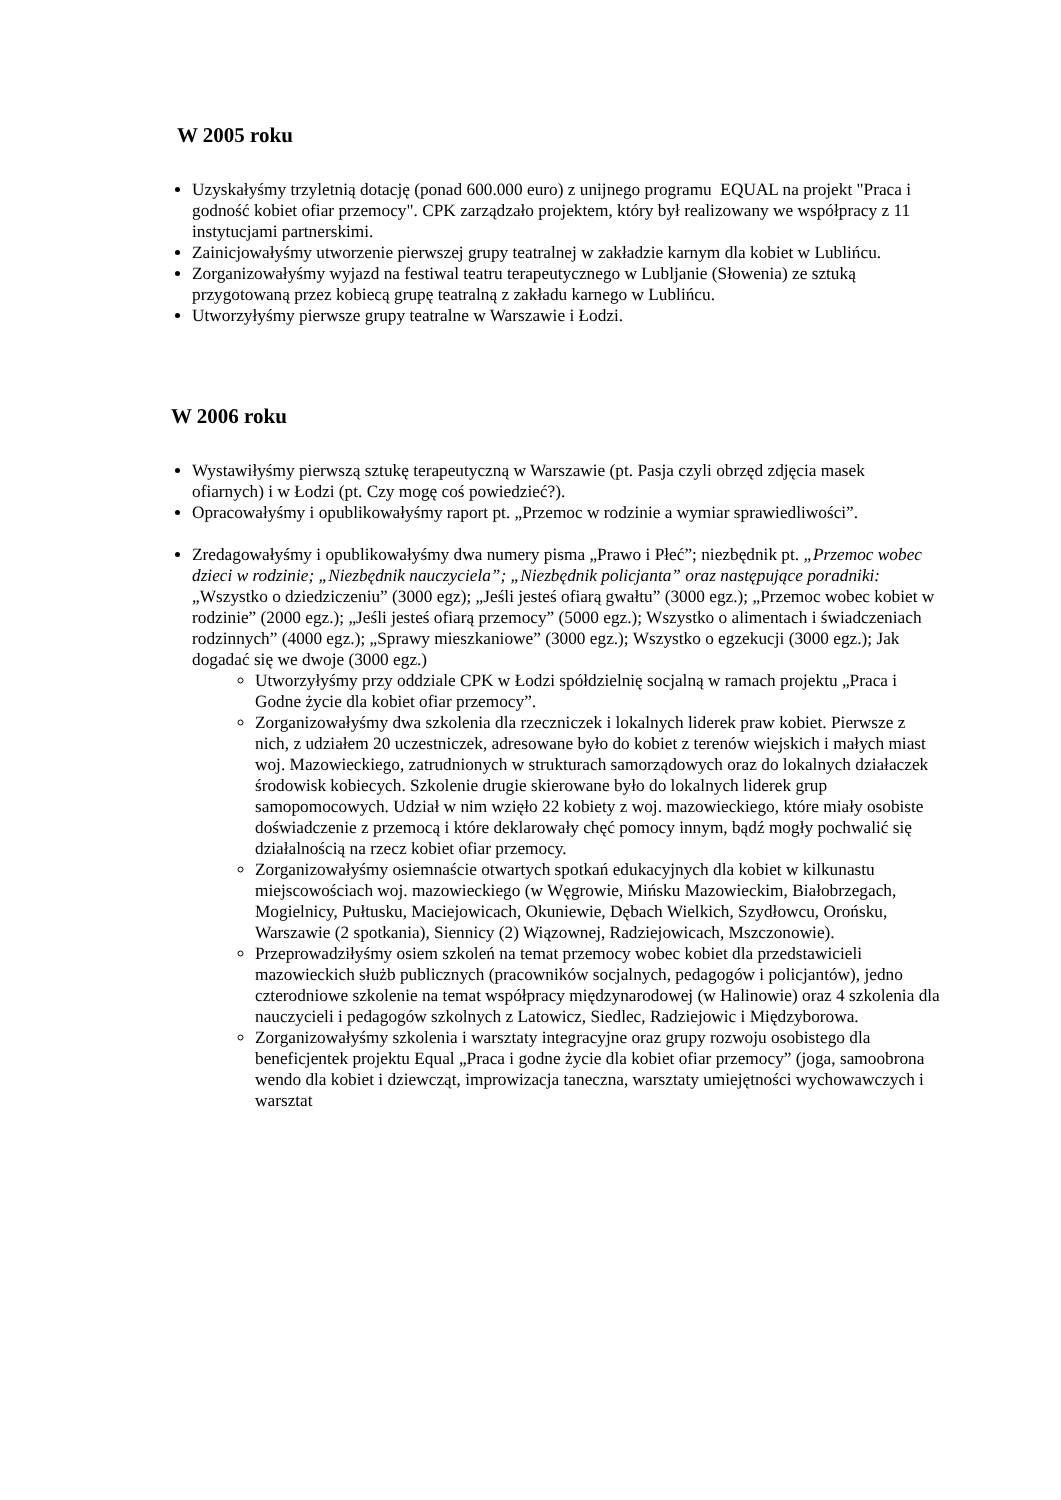W 2005 roku
Uzyskałyśmy trzyletnią dotację (ponad 600.000 euro) z unijnego programu EQUAL na projekt "Praca i godność kobiet ofiar przemocy". CPK zarządzało projektem, który był realizowany we współpracy z 11 instytucjami partnerskimi.
Zainicjowałyśmy utworzenie pierwszej grupy teatralnej w zakładzie karnym dla kobiet w Lublińcu.
Zorganizowałyśmy wyjazd na festiwal teatru terapeutycznego w Lubljanie (Słowenia) ze sztuką przygotowaną przez kobiecą grupę teatralną z zakładu karnego w Lublińcu.
Utworzyłyśmy pierwsze grupy teatralne w Warszawie i Łodzi.
W 2006 roku
Wystawiłyśmy pierwszą sztukę terapeutyczną w Warszawie (pt. Pasja czyli obrzęd zdjęcia masek ofiarnych) i w Łodzi (pt. Czy mogę coś powiedzieć?).
Opracowałyśmy i opublikowałyśmy raport pt. „Przemoc w rodzinie a wymiar sprawiedliwości”.
Zredagowałyśmy i opublikowałyśmy dwa numery pisma „Prawo i Płeć”; niezbędnik pt. „Przemoc wobec dzieci w rodzinie; „Niezbędnik nauczyciela”; „Niezbędnik policjanta” oraz następujące poradniki: „Wszystko o dziedziczeniu” (3000 egz); „Jeśli jesteś ofiarą gwałtu” (3000 egz.); „Przemoc wobec kobiet w rodzinie” (2000 egz.); „Jeśli jesteś ofiarą przemocy” (5000 egz.); Wszystko o alimentach i świadczeniach rodzinnych” (4000 egz.); „Sprawy mieszkaniowe” (3000 egz.); Wszystko o egzekucji (3000 egz.); Jak dogadać się we dwoje (3000 egz.)
Utworzyłyśmy przy oddziale CPK w Łodzi spółdzielnię socjalną w ramach projektu „Praca i Godne życie dla kobiet ofiar przemocy”.
Zorganizowałyśmy dwa szkolenia dla rzeczniczek i lokalnych liderek praw kobiet. Pierwsze z nich, z udziałem 20 uczestniczek, adresowane było do kobiet z terenów wiejskich i małych miast woj. Mazowieckiego, zatrudnionych w strukturach samorządowych oraz do lokalnych działaczek środowisk kobiecych. Szkolenie drugie skierowane było do lokalnych liderek grup samopomocowych. Udział w nim wzięło 22 kobiety z woj. mazowieckiego, które miały osobiste doświadczenie z przemocą i które deklarowały chęć pomocy innym, bądź mogły pochwalić się działalnością na rzecz kobiet ofiar przemocy.
Zorganizowałyśmy osiemnaście otwartych spotkań edukacyjnych dla kobiet w kilkunastu miejscowościach woj. mazowieckiego (w Węgrowie, Mińsku Mazowieckim, Białobrzegach, Mogielnicy, Pułtusku, Maciejowicach, Okuniewie, Dębach Wielkich, Szydłowcu, Orońsku, Warszawie (2 spotkania), Siennicy (2) Wiązownej, Radziejowicach, Mszczonowie).
Przeprowadziłyśmy osiem szkoleń na temat przemocy wobec kobiet dla przedstawicieli mazowieckich służb publicznych (pracowników socjalnych, pedagogów i policjantów), jedno czterodniowe szkolenie na temat współpracy międzynarodowej (w Halinowie) oraz 4 szkolenia dla nauczycieli i pedagogów szkolnych z Latowicz, Siedlec, Radziejowic i Międzyborowa.
Zorganizowałyśmy szkolenia i warsztaty integracyjne oraz grupy rozwoju osobistego dla beneficjentek projektu Equal „Praca i godne życie dla kobiet ofiar przemocy” (joga, samoobrona wendo dla kobiet i dziewcząt, improwizacja taneczna, warsztaty umiejętności wychowawczych i warsztat